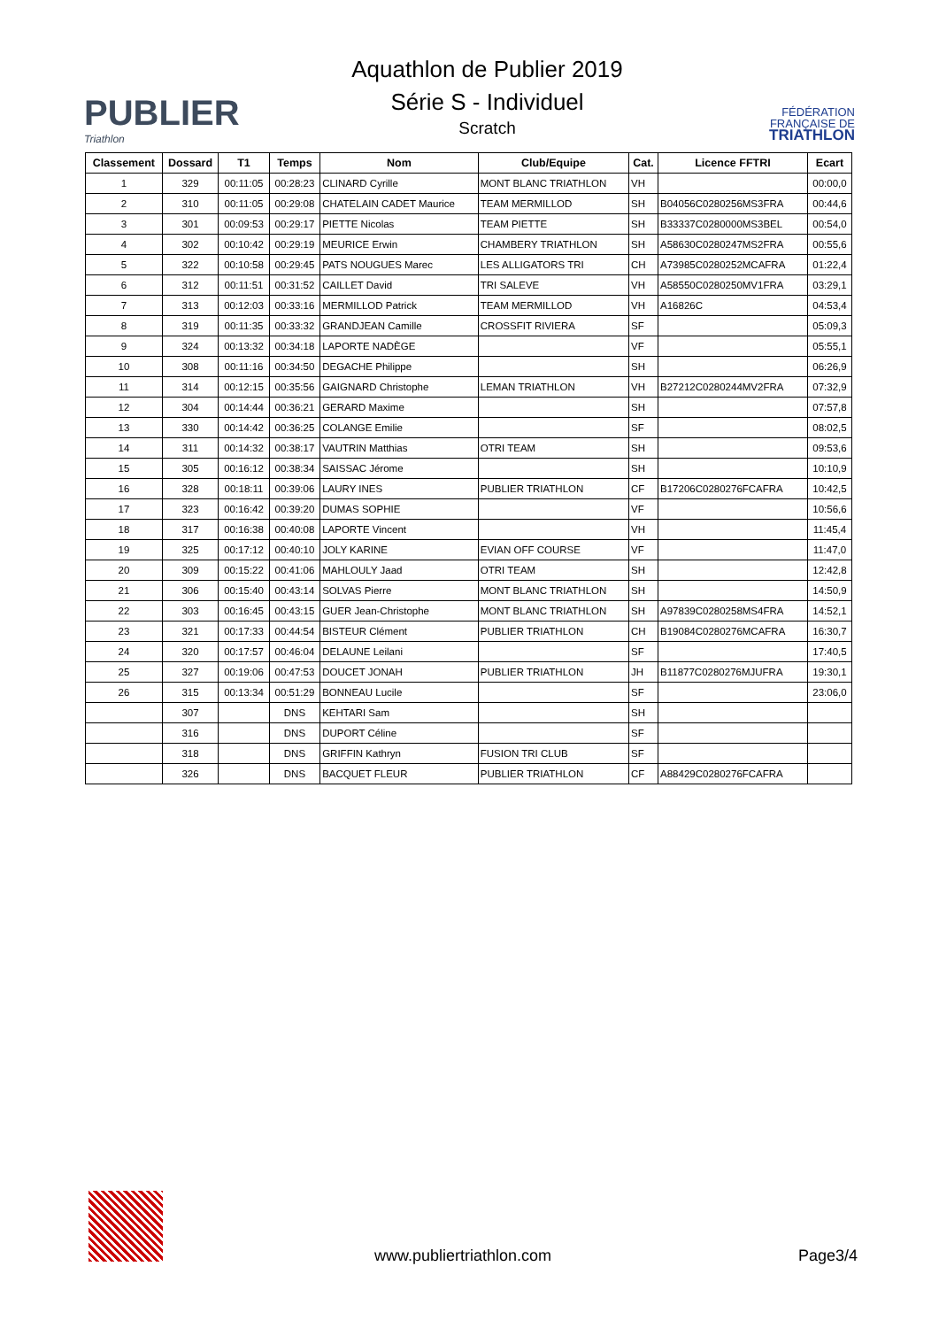PUBLIER
Triathlon
Aquathlon de Publier 2019
Série S - Individuel
Scratch
FÉDÉRATION
FRANÇAISE DE
TRIATHLON
| Classement | Dossard | T1 | Temps | Nom | Club/Equipe | Cat. | Licence FFTRI | Ecart |
| --- | --- | --- | --- | --- | --- | --- | --- | --- |
| 1 | 329 | 00:11:05 | 00:28:23 | CLINARD Cyrille | MONT BLANC TRIATHLON | VH | | 00:00,0 |
| 2 | 310 | 00:11:05 | 00:29:08 | CHATELAIN CADET Maurice | TEAM MERMILLOD | SH | B04056C0280256MS3FRA | 00:44,6 |
| 3 | 301 | 00:09:53 | 00:29:17 | PIETTE Nicolas | TEAM PIETTE | SH | B33337C0280000MS3BEL | 00:54,0 |
| 4 | 302 | 00:10:42 | 00:29:19 | MEURICE Erwin | CHAMBERY TRIATHLON | SH | A58630C0280247MS2FRA | 00:55,6 |
| 5 | 322 | 00:10:58 | 00:29:45 | PATS NOUGUES Marec | LES ALLIGATORS TRI | CH | A73985C0280252MCAFRA | 01:22,4 |
| 6 | 312 | 00:11:51 | 00:31:52 | CAILLET David | TRI SALEVE | VH | A58550C0280250MV1FRA | 03:29,1 |
| 7 | 313 | 00:12:03 | 00:33:16 | MERMILLOD Patrick | TEAM MERMILLOD | VH | A16826C | 04:53,4 |
| 8 | 319 | 00:11:35 | 00:33:32 | GRANDJEAN Camille | CROSSFIT RIVIERA | SF | | 05:09,3 |
| 9 | 324 | 00:13:32 | 00:34:18 | LAPORTE NADÈGE | | VF | | 05:55,1 |
| 10 | 308 | 00:11:16 | 00:34:50 | DEGACHE Philippe | | SH | | 06:26,9 |
| 11 | 314 | 00:12:15 | 00:35:56 | GAIGNARD Christophe | LEMAN TRIATHLON | VH | B27212C0280244MV2FRA | 07:32,9 |
| 12 | 304 | 00:14:44 | 00:36:21 | GERARD Maxime | | SH | | 07:57,8 |
| 13 | 330 | 00:14:42 | 00:36:25 | COLANGE Emilie | | SF | | 08:02,5 |
| 14 | 311 | 00:14:32 | 00:38:17 | VAUTRIN Matthias | OTRI TEAM | SH | | 09:53,6 |
| 15 | 305 | 00:16:12 | 00:38:34 | SAISSAC Jérome | | SH | | 10:10,9 |
| 16 | 328 | 00:18:11 | 00:39:06 | LAURY INES | PUBLIER TRIATHLON | CF | B17206C0280276FCAFRA | 10:42,5 |
| 17 | 323 | 00:16:42 | 00:39:20 | DUMAS SOPHIE | | VF | | 10:56,6 |
| 18 | 317 | 00:16:38 | 00:40:08 | LAPORTE Vincent | | VH | | 11:45,4 |
| 19 | 325 | 00:17:12 | 00:40:10 | JOLY KARINE | EVIAN OFF COURSE | VF | | 11:47,0 |
| 20 | 309 | 00:15:22 | 00:41:06 | MAHLOULY Jaad | OTRI TEAM | SH | | 12:42,8 |
| 21 | 306 | 00:15:40 | 00:43:14 | SOLVAS Pierre | MONT BLANC TRIATHLON | SH | | 14:50,9 |
| 22 | 303 | 00:16:45 | 00:43:15 | GUER Jean-Christophe | MONT BLANC TRIATHLON | SH | A97839C0280258MS4FRA | 14:52,1 |
| 23 | 321 | 00:17:33 | 00:44:54 | BISTEUR Clément | PUBLIER TRIATHLON | CH | B19084C0280276MCAFRA | 16:30,7 |
| 24 | 320 | 00:17:57 | 00:46:04 | DELAUNE Leilani | | SF | | 17:40,5 |
| 25 | 327 | 00:19:06 | 00:47:53 | DOUCET JONAH | PUBLIER TRIATHLON | JH | B11877C0280276MJUFRA | 19:30,1 |
| 26 | 315 | 00:13:34 | 00:51:29 | BONNEAU Lucile | | SF | | 23:06,0 |
| | 307 | | DNS | KEHTARI Sam | | SH | | |
| | 316 | | DNS | DUPORT Céline | | SF | | |
| | 318 | | DNS | GRIFFIN Kathryn | FUSION TRI CLUB | SF | | |
| | 326 | | DNS | BACQUET FLEUR | PUBLIER TRIATHLON | CF | A88429C0280276FCAFRA | |
www.publiertriathlon.com Page3/4